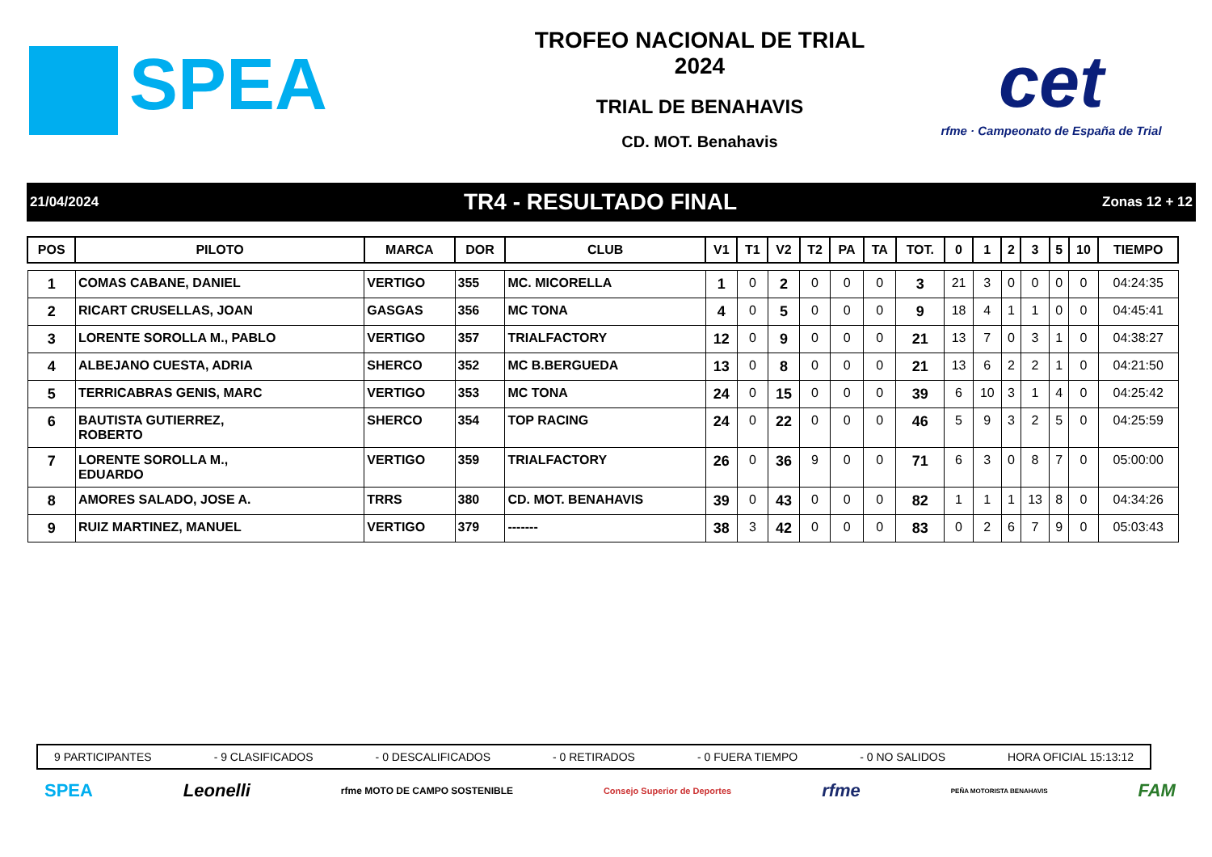SPEA
TROFEO NACIONAL DE TRIAL
2024
TRIAL DE BENAHAVIS
CD. MOT. Benahavis
cet
rfme · Campeonato de España de Trial
21/04/2024 TR4 - RESULTADO FINAL Zonas 12 + 12
| POS | PILOTO | MARCA | DOR | CLUB | V1 | T1 | V2 | T2 | PA | TA | TOT. | 0 | 1 | 2 | 3 | 5 | 10 | TIEMPO |
| --- | --- | --- | --- | --- | --- | --- | --- | --- | --- | --- | --- | --- | --- | --- | --- | --- | --- | --- |
| 1 | COMAS CABANE, DANIEL | VERTIGO | 355 | MC. MICORELLA | 1 | 0 | 2 | 0 | 0 | 0 | 3 | 21 | 3 | 0 | 0 | 0 | 0 | 04:24:35 |
| 2 | RICART CRUSELLAS, JOAN | GASGAS | 356 | MC TONA | 4 | 0 | 5 | 0 | 0 | 0 | 9 | 18 | 4 | 1 | 1 | 0 | 0 | 04:45:41 |
| 3 | LORENTE SOROLLA M., PABLO | VERTIGO | 357 | TRIALFACTORY | 12 | 0 | 9 | 0 | 0 | 0 | 21 | 13 | 7 | 0 | 3 | 1 | 0 | 04:38:27 |
| 4 | ALBEJANO CUESTA, ADRIA | SHERCO | 352 | MC B.BERGUEDA | 13 | 0 | 8 | 0 | 0 | 0 | 21 | 13 | 6 | 2 | 2 | 1 | 0 | 04:21:50 |
| 5 | TERRICABRAS GENIS, MARC | VERTIGO | 353 | MC TONA | 24 | 0 | 15 | 0 | 0 | 0 | 39 | 6 | 10 | 3 | 1 | 4 | 0 | 04:25:42 |
| 6 | BAUTISTA GUTIERREZ, ROBERTO | SHERCO | 354 | TOP RACING | 24 | 0 | 22 | 0 | 0 | 0 | 46 | 5 | 9 | 3 | 2 | 5 | 0 | 04:25:59 |
| 7 | LORENTE SOROLLA M., EDUARDO | VERTIGO | 359 | TRIALFACTORY | 26 | 0 | 36 | 9 | 0 | 0 | 71 | 6 | 3 | 0 | 8 | 7 | 0 | 05:00:00 |
| 8 | AMORES SALADO, JOSE A. | TRRS | 380 | CD. MOT. BENAHAVIS | 39 | 0 | 43 | 0 | 0 | 0 | 82 | 1 | 1 | 1 | 13 | 8 | 0 | 04:34:26 |
| 9 | RUIZ MARTINEZ, MANUEL | VERTIGO | 379 | ------- | 38 | 3 | 42 | 0 | 0 | 0 | 83 | 0 | 2 | 6 | 7 | 9 | 0 | 05:03:43 |
9 PARTICIPANTES - 9 CLASIFICADOS - 0 DESCALIFICADOS - 0 RETIRADOS - 0 FUERA TIEMPO - 0 NO SALIDOS HORA OFICIAL 15:13:12
SPEA Leonelli rfme MOTO DE CAMPO SOSTENIBLE Consejo Superior de Deportes rfme PEÑA MOTORISTA BENAHAVIS FAM